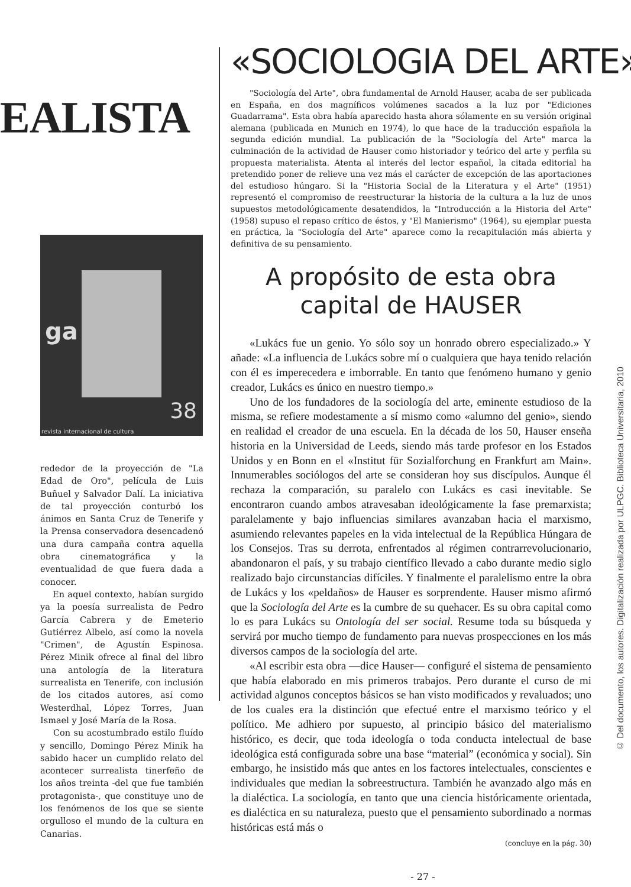EALISTA
ga
38
revista internacional de cultura
rededor de la proyección de "La Edad de Oro", película de Luis Buñuel y Salvador Dalí. La iniciativa de tal proyección conturbó los ánimos en Santa Cruz de Tenerife y la Prensa conservadora desencadenó una dura campaña contra aquella obra cinematográfica y la eventualidad de que fuera dada a conocer.
En aquel contexto, habían surgido ya la poesía surrealista de Pedro García Cabrera y de Emeterio Gutiérrez Albelo, así como la novela "Crimen", de Agustín Espinosa. Pérez Minik ofrece al final del libro una antología de la literatura surrealista en Tenerife, con inclusión de los citados autores, así como Westerdhal, López Torres, Juan Ismael y José María de la Rosa.
Con su acostumbrado estilo fluído y sencillo, Domingo Pérez Minik ha sabido hacer un cumplido relato del acontecer surrealista tinerfeño de los años treinta -del que fue también protagonista-, que constituye uno de los fenómenos de los que se siente orgulloso el mundo de la cultura en Canarias.
«SOCIOLOGIA DEL ARTE»
"Sociología del Arte", obra fundamental de Arnold Hauser, acaba de ser publicada en España, en dos magníficos volúmenes sacados a la luz por "Ediciones Guadarrama". Esta obra había aparecido hasta ahora sólamente en su versión original alemana (publicada en Munich en 1974), lo que hace de la traducción española la segunda edición mundial. La publicación de la "Sociología del Arte" marca la culminación de la actividad de Hauser como historiador y teórico del arte y perfila su propuesta materialista. Atenta al interés del lector español, la citada editorial ha pretendido poner de relieve una vez más el carácter de excepción de las aportaciones del estudioso húngaro. Si la "Historia Social de la Literatura y el Arte" (1951) representó el compromiso de reestructurar la historia de la cultura a la luz de unos supuestos metodológicamente desatendidos, la "Introducción a la Historia del Arte" (1958) supuso el repaso crítico de éstos, y "El Manierismo" (1964), su ejemplar puesta en práctica, la "Sociología del Arte" aparece como la recapitulación más abierta y definitiva de su pensamiento.
A propósito de esta obra
capital de HAUSER
«Lukács fue un genio. Yo sólo soy un honrado obrero especializado.» Y añade: «La influencia de Lukács sobre mí o cualquiera que haya tenido relación con él es imperecedera e imborrable. En tanto que fenómeno humano y genio creador, Lukács es único en nuestro tiempo.»
Uno de los fundadores de la sociología del arte, eminente estudioso de la misma, se refiere modestamente a sí mismo como «alumno del genio», siendo en realidad el creador de una escuela. En la década de los 50, Hauser enseña historia en la Universidad de Leeds, siendo más tarde profesor en los Estados Unidos y en Bonn en el «Institut für Sozialforchung en Frankfurt am Main». Innumerables sociólogos del arte se consideran hoy sus discípulos. Aunque él rechaza la comparación, su paralelo con Lukács es casi inevitable. Se encontraron cuando ambos atravesaban ideológicamente la fase premarxista; paralelamente y bajo influencias similares avanzaban hacia el marxismo, asumiendo relevantes papeles en la vida intelectual de la República Húngara de los Consejos. Tras su derrota, enfrentados al régimen contrarrevolucionario, abandonaron el país, y su trabajo científico llevado a cabo durante medio siglo realizado bajo circunstancias difíciles. Y finalmente el paralelismo entre la obra de Lukács y los «peldaños» de Hauser es sorprendente. Hauser mismo afirmó que la Sociología del Arte es la cumbre de su quehacer. Es su obra capital como lo es para Lukács su Ontología del ser social. Resume toda su búsqueda y servirá por mucho tiempo de fundamento para nuevas prospecciones en los más diversos campos de la sociología del arte.
«Al escribir esta obra —dice Hauser— configuré el sistema de pensamiento que había elaborado en mis primeros trabajos. Pero durante el curso de mi actividad algunos conceptos básicos se han visto modificados y revaluados; uno de los cuales era la distinción que efectué entre el marxismo teórico y el político. Me adhiero por supuesto, al principio básico del materialismo histórico, es decir, que toda ideología o toda conducta intelectual de base ideológica está configurada sobre una base “material” (económica y social). Sin embargo, he insistido más que antes en los factores intelectuales, conscientes e individuales que median la sobreestructura. También he avanzado algo más en la dialéctica. La sociología, en tanto que una ciencia históricamente orientada, es dialéctica en su naturaleza, puesto que el pensamiento subordinado a normas históricas está más o
(concluye en la pág. 30)
- 27 -
© Del documento, los autores. Digitalización realizada por ULPGC. Biblioteca Universitaria, 2010